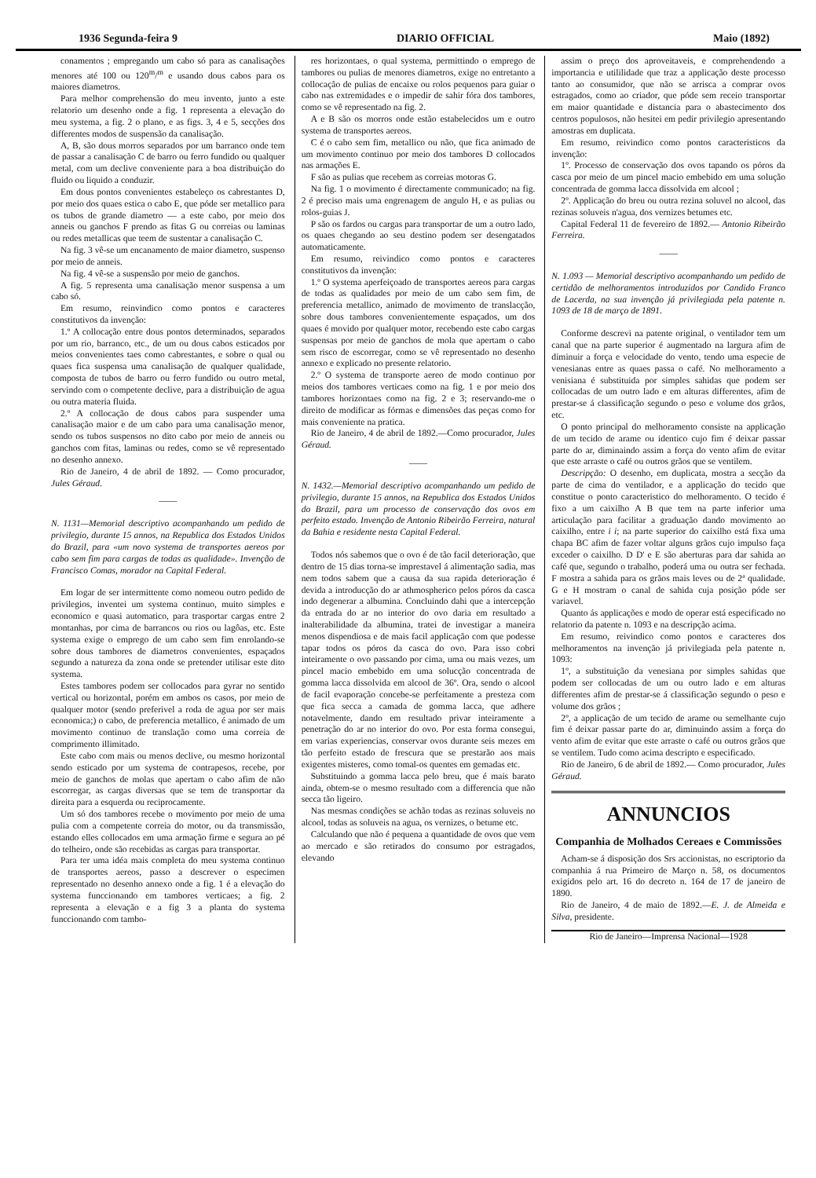1936 Segunda-feira 9 DIARIO OFFICIAL Maio (1892)
conamentos ; empregando um cabo só para as canalisações menores até 100 ou 120<sup>m</sup>/<sup>m</sup> e usando dous cabos para os maiores diametros.
Para melhor comprehensão do meu invento, junto a este relatorio um desenho onde a fig. 1 representa a elevação do meu systema, a fig. 2 o plano, e as figs. 3, 4 e 5, secções dos differentes modos de suspensão da canalisação.
A, B, são dous morros separados por um barranco onde tem de passar a canalisação C de barro ou ferro fundido ou qualquer metal, com um declive conveniente para a boa distribuição do fluido ou liquido a conduzir.
Em dous pontos convenientes estabeleço os cabrestantes D, por meio dos quaes estica o cabo E, que póde ser metallico para os tubos de grande diametro — a este cabo, por meio dos anneis ou ganchos F prendo as fitas G ou correias ou laminas ou redes metallicas que teem de sustentar a canalisação C.
Na fig. 3 vê-se um encanamento de maior diametro, suspenso por meio de anneis.
Na fig. 4 vê-se a suspensão por meio de ganchos.
A fig. 5 representa uma canalisação menor suspensa a um cabo só.
Em resumo, reinvindico como pontos e caracteres constitutivos da invenção:
1.º A collocação entre dous pontos determinados, separados por um rio, barranco, etc., de um ou dous cabos esticados por meios convenientes taes como cabrestantes, e sobre o qual ou quaes fica suspensa uma canalisação de qualquer qualidade, composta de tubos de barro ou ferro fundido ou outro metal, servindo com o competente declive, para a distribuição de agua ou outra materia fluida.
2.º A collocação de dous cabos para suspender uma canalisação maior e de um cabo para uma canalisação menor, sendo os tubos suspensos no dito cabo por meio de anneis ou ganchos com fitas, laminas ou redes, como se vê representado no desenho annexo.
Rio de Janeiro, 4 de abril de 1892. — Como procurador, Jules Géraud.
——
N. 1131—Memorial descriptivo acompanhando um pedido de privilegio, durante 15 annos, na Republica dos Estados Unidos do Brazil, para «um novo systema de transportes aereos por cabo sem fim para cargas de todas as qualidade». Invenção de Francisco Comas, morador na Capital Federal.
Em logar de ser intermittente como nomeou outro pedido de privilegios, inventei um systema continuo, muito simples e economico e quasi automatico, para trasportar cargas entre 2 montanhas, por cima de barrancos ou rios ou lagôas, etc. Este systema exige o emprego de um cabo sem fim enrolando-se sobre dous tambores de diametros convenientes, espaçados segundo a natureza da zona onde se pretender utilisar este dito systema.
Estes tambores podem ser collocados para gyrar no sentido vertical ou horizontal, porém em ambos os casos, por meio de qualquer motor (sendo preferivel a roda de agua por ser mais economica;) o cabo, de preferencia metallico, é animado de um movimento continuo de translação como uma correia de comprimento illimitado.
Este cabo com mais ou menos declive, ou mesmo horizontal sendo esticado por um systema de contrapesos, recebe, por meio de ganchos de molas que apertam o cabo afim de não escorregar, as cargas diversas que se tem de transportar da direita para a esquerda ou reciprocamente.
Um só dos tambores recebe o movimento por meio de uma pulia com a competente correia do motor, ou da transmissão, estando elles collocados em uma armação firme e segura ao pé do telheiro, onde são recebidas as cargas para transportar.
Para ter uma idéa mais completa do meu systema continuo de transportes aereos, passo a descrever o especimen representado no desenho annexo onde a fig. 1 é a elevação do systema funccionando em tambores verticaes; a fig. 2 representa a elevação e a fig 3 a planta do systema funccionando com tambo-
res horizontaes, o qual systema, permittindo o emprego de tambores ou pulias de menores diametros, exige no entretanto a collocação de pulias de encaixe ou rolos pequenos para guiar o cabo nas extremidades e o impedir de sahir fóra dos tambores, como se vê representado na fig. 2.
A e B são os morros onde estão estabelecidos um e outro systema de transportes aereos.
C é o cabo sem fim, metallico ou não, que fica animado de um movimento continuo por meio dos tambores D collocados nas armações E.
F são as pulias que recebem as correias motoras G.
Na fig. 1 o movimento é directamente communicado; na fig. 2 é preciso mais uma engrenagem de angulo H, e as pulias ou rolos-guias J.
P são os fardos ou cargas para transportar de um a outro lado, os quaes chegando ao seu destino podem ser desengatados automaticamente.
Em resumo, reivindico como pontos e caracteres constitutivos da invenção:
1.º O systema aperfeiçoado de transportes aereos para cargas de todas as qualidades por meio de um cabo sem fim, de preferencia metallico, animado de movimento de translacção, sobre dous tambores convenientemente espaçados, um dos quaes é movido por qualquer motor, recebendo este cabo cargas suspensas por meio de ganchos de mola que apertam o cabo sem risco de escorregar, como se vê representado no desenho annexo e explicado no presente relatorio.
2.º O systema de transporte aereo de modo continuo por meios dos tambores verticaes como na fig. 1 e por meio dos tambores horizontaes como na fig. 2 e 3; reservando-me o direito de modificar as fórmas e dimensões das peças como for mais conveniente na pratica.
Rio de Janeiro, 4 de abril de 1892.—Como procurador, Jules Géraud.
——
N. 1432.—Memorial descriptivo acompanhando um pedido de privilegio, durante 15 annos, na Republica dos Estados Unidos do Brazil, para um processo de conservação dos ovos em perfeito estado. Invenção de Antonio Ribeirão Ferreira, natural da Bahia e residente nesta Capital Federal.
Todos nós sabemos que o ovo é de tão facil deterioração, que dentro de 15 dias torna-se imprestavel á alimentação sadia, mas nem todos sabem que a causa da sua rapida deterioração é devida a introducção do ar athmospherico pelos póros da casca indo degenerar a albumina. Concluindo dahi que a intercepção da entrada do ar no interior do ovo daria em resultado a inalterabilidade da albumina, tratei de investigar a maneira menos dispendiosa e de mais facil applicação com que podesse tapar todos os póros da casca do ovo. Para isso cobri inteiramente o ovo passando por cima, uma ou mais vezes, um pincel macio embebido em uma solucção concentrada de gomma lacca dissolvida em alcool de 36º. Ora, sendo o alcool de facil evaporação concebe-se perfeitamente a presteza com que fica secca a camada de gomma lacca, que adhere notavelmente, dando em resultado privar inteiramente a penetração do ar no interior do ovo. Por esta forma consegui, em varias experiencias, conservar ovos durante seis mezes em tão perfeito estado de frescura que se prestarão aos mais exigentes misteres, como tomal-os quentes em gemadas etc.
Substituindo a gomma lacca pelo breu, que é mais barato ainda, obtem-se o mesmo resultado com a differencia que não secca tão ligeiro.
Nas mesmas condições se achão todas as rezinas soluveis no alcool, todas as soluveis na agua, os vernizes, o betume etc.
Calculando que não é pequena a quantidade de ovos que vem ao mercado e são retirados do consumo por estragados, elevando
assim o preço dos aproveitaveis, e comprehendendo a importancia e utililidade que traz a applicação deste processo tanto ao consumidor, que não se arrisca a comprar ovos estragados, como ao criador, que póde sem receio transportar em maior quantidade e distancia para o abastecimento dos centros populosos, não hesitei em pedir privilegio apresentando amostras em duplicata.
Em resumo, reivindico como pontos caracteristicos da invenção:
1º. Processo de conservação dos ovos tapando os póros da casca por meio de um pincel macio embebido em uma solução concentrada de gomma lacca dissolvida em alcool ;
2º. Applicação do breu ou outra rezina soluvel no alcool, das rezinas soluveis n'agua, dos vernizes betumes etc.
Capital Federal 11 de fevereiro de 1892.— Antonio Ribeirão Ferreira.
——
N. 1.093 — Memorial descriptivo acompanhando um pedido de certidão de melhoramentos introduzidos por Candido Franco de Lacerda, na sua invenção já privilegiada pela patente n. 1093 de 18 de março de 1891.
Conforme descrevi na patente original, o ventilador tem um canal que na parte superior é augmentado na largura afim de diminuir a força e velocidade do vento, tendo uma especie de venesianas entre as quaes passa o café. No melhoramento a venisiana é substituida por simples sahidas que podem ser collocadas de um outro lado e em alturas differentes, afim de prestar-se á classificação segundo o peso e volume dos grãos, etc.
O ponto principal do melhoramento consiste na applicação de um tecido de arame ou identico cujo fim é deixar passar parte do ar, diminaindo assim a força do vento afim de evitar que este arraste o café ou outros grãos que se ventilem.
Descripção: O desenho, em duplicata, mostra a secção da parte de cima do ventilador, e a applicação do tecido que constitue o ponto caracteristico do melhoramento. O tecido é fixo a um caixilho A B que tem na parte inferior uma articulação para facilitar a graduação dando movimento ao caixilho, entre i i; na parte superior do caixilho está fixa uma chapa BC afim de fazer voltar alguns grãos cujo impulso faça exceder o caixilho. D D' e E são aberturas para dar sahida ao café que, segundo o trabalho, poderá uma ou outra ser fechada. F mostra a sahida para os grãos mais leves ou de 2ª qualidade. G e H mostram o canal de sahida cuja posição póde ser variavel.
Quanto ás applicações e modo de operar está especificado no relatorio da patente n. 1093 e na descripção acima.
Em resumo, reivindico como pontos e caracteres dos melhoramentos na invenção já privilegiada pela patente n. 1093:
1º, a substituição da venesiana por simples sahidas que podem ser collocadas de um ou outro lado e em alturas differentes afim de prestar-se á classificação segundo o peso e volume dos grãos ;
2º, a applicação de um tecido de arame ou semelhante cujo fim é deixar passar parte do ar, diminuindo assim a força do vento afim de evitar que este arraste o café ou outros grãos que se ventilem. Tudo como acima descripto e especificado.
Rio de Janeiro, 6 de abril de 1892.— Como procurador, Jules Géraud.
ANNUNCIOS
Companhia de Molhados Cereaes e Commissões
Acham-se á disposição dos Srs accionistas, no escriptorio da companhia á rua Primeiro de Março n. 58, os documentos exigidos pelo art. 16 do decreto n. 164 de 17 de janeiro de 1890.
Rio de Janeiro, 4 de maio de 1892.—E. J. de Almeida e Silva, presidente.
Rio de Janeiro—Imprensa Nacional—1928